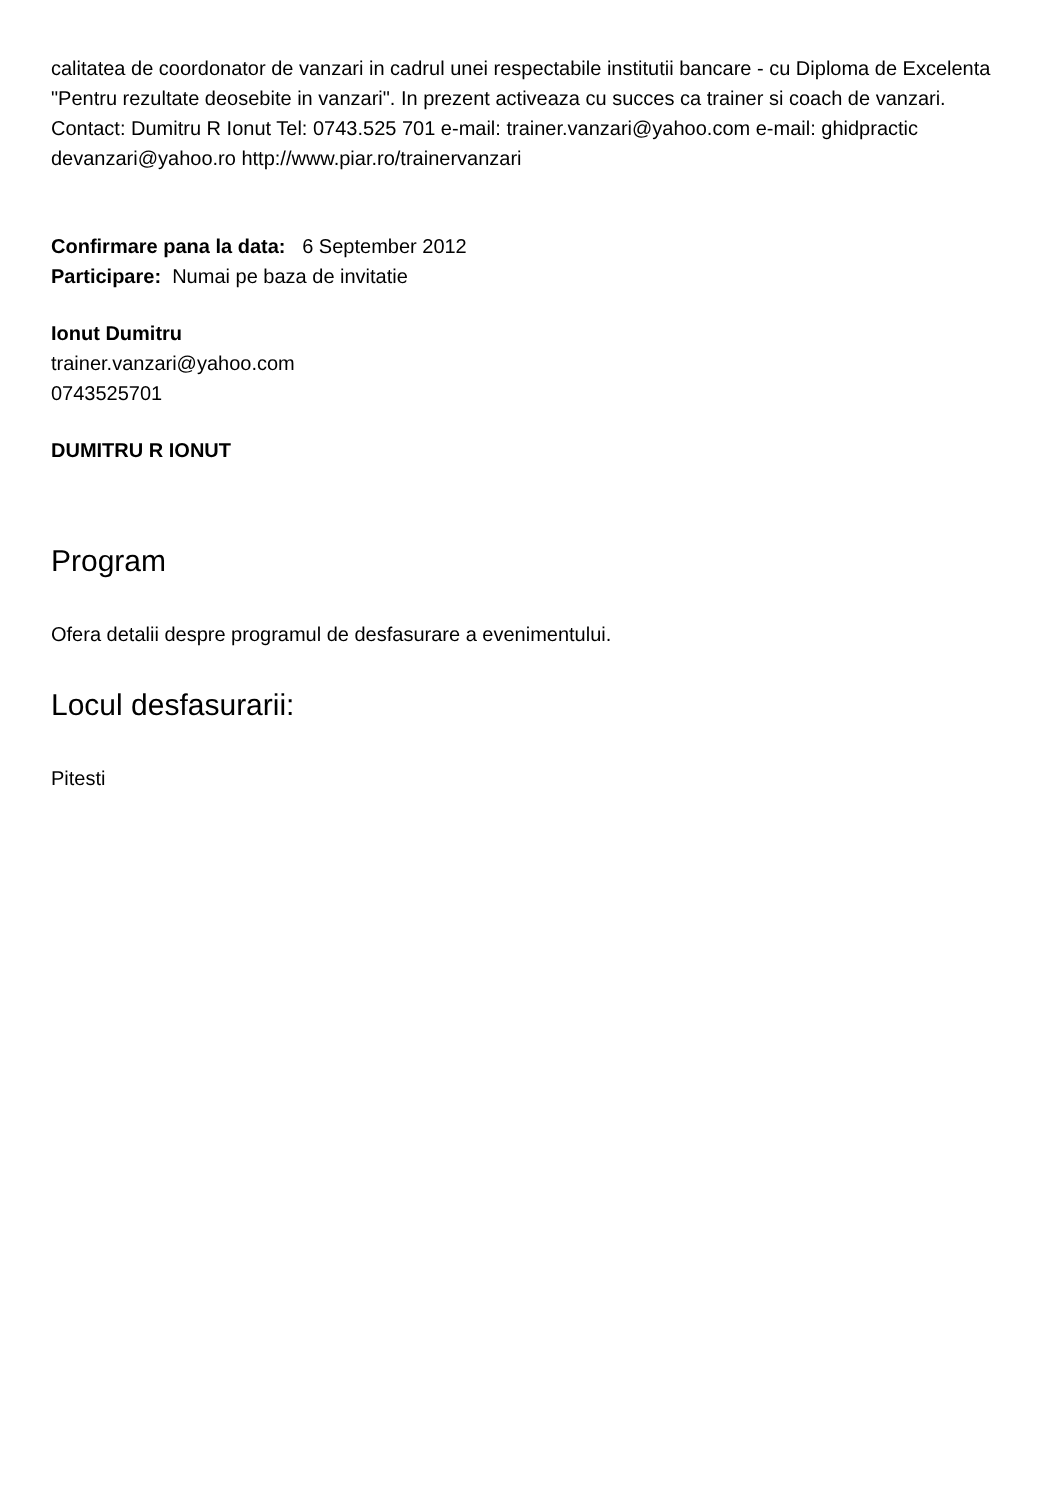calitatea de coordonator de vanzari in cadrul unei respectabile institutii bancare - cu Diploma de Excelenta "Pentru rezultate deosebite in vanzari". In prezent activeaza cu succes ca trainer si coach de vanzari. Contact: Dumitru R Ionut Tel: 0743.525 701 e-mail: trainer.vanzari@yahoo.com e-mail: ghidpractic devanzari@yahoo.ro http://www.piar.ro/trainervanzari
Confirmare pana la data: 6 September 2012
Participare: Numai pe baza de invitatie
Ionut Dumitru
trainer.vanzari@yahoo.com
0743525701
DUMITRU R IONUT
Program
Ofera detalii despre programul de desfasurare a evenimentului.
Locul desfasurarii:
Pitesti